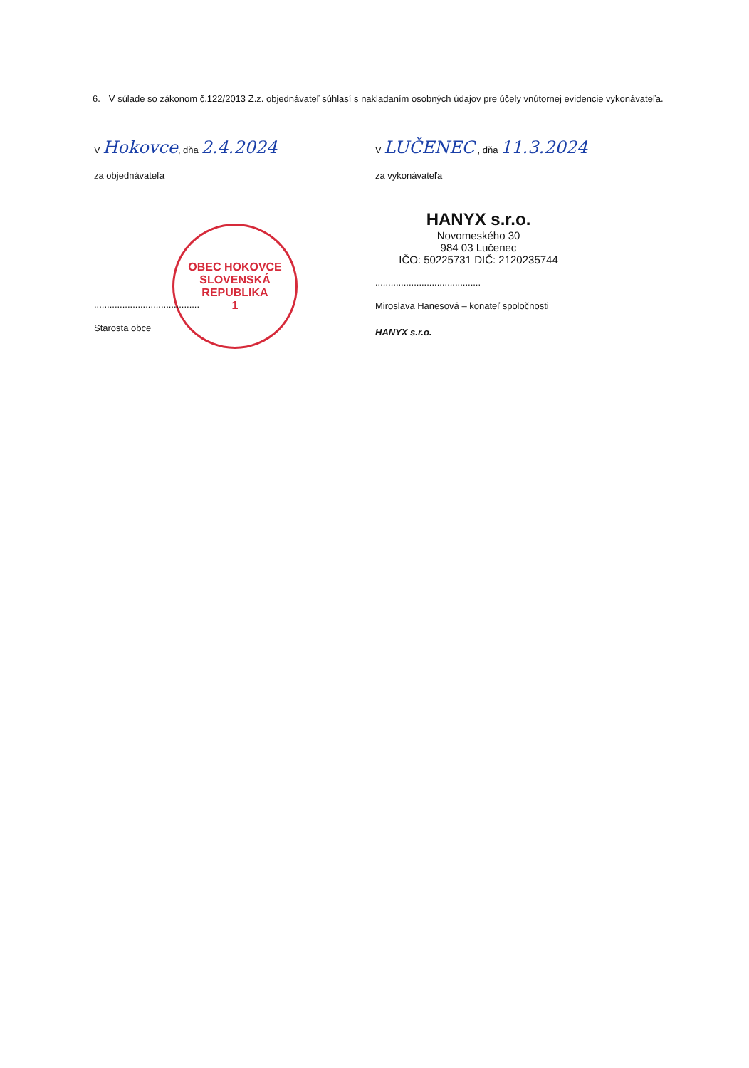6. V súlade so zákonom č.122/2013 Z.z. objednávateľ súhlasí s nakladaním osobných údajov pre účely vnútornej evidencie vykonávateľa.
V Hokovce, dňa 2.4.2024
V LUČENEC , dňa 11.3.2024
za objednávateľa za vykonávateľa
OBEC HOKOVCE
SLOVENSKÁ REPUBLIKA
1
.........................................
Starosta obce
HANYX s.r.o.
Novomeského 30
984 03 Lučenec
IČO: 50225731 DIČ: 2120235744
.........................................
Miroslava Hanesová – konateľ spoločnosti
HANYX s.r.o.